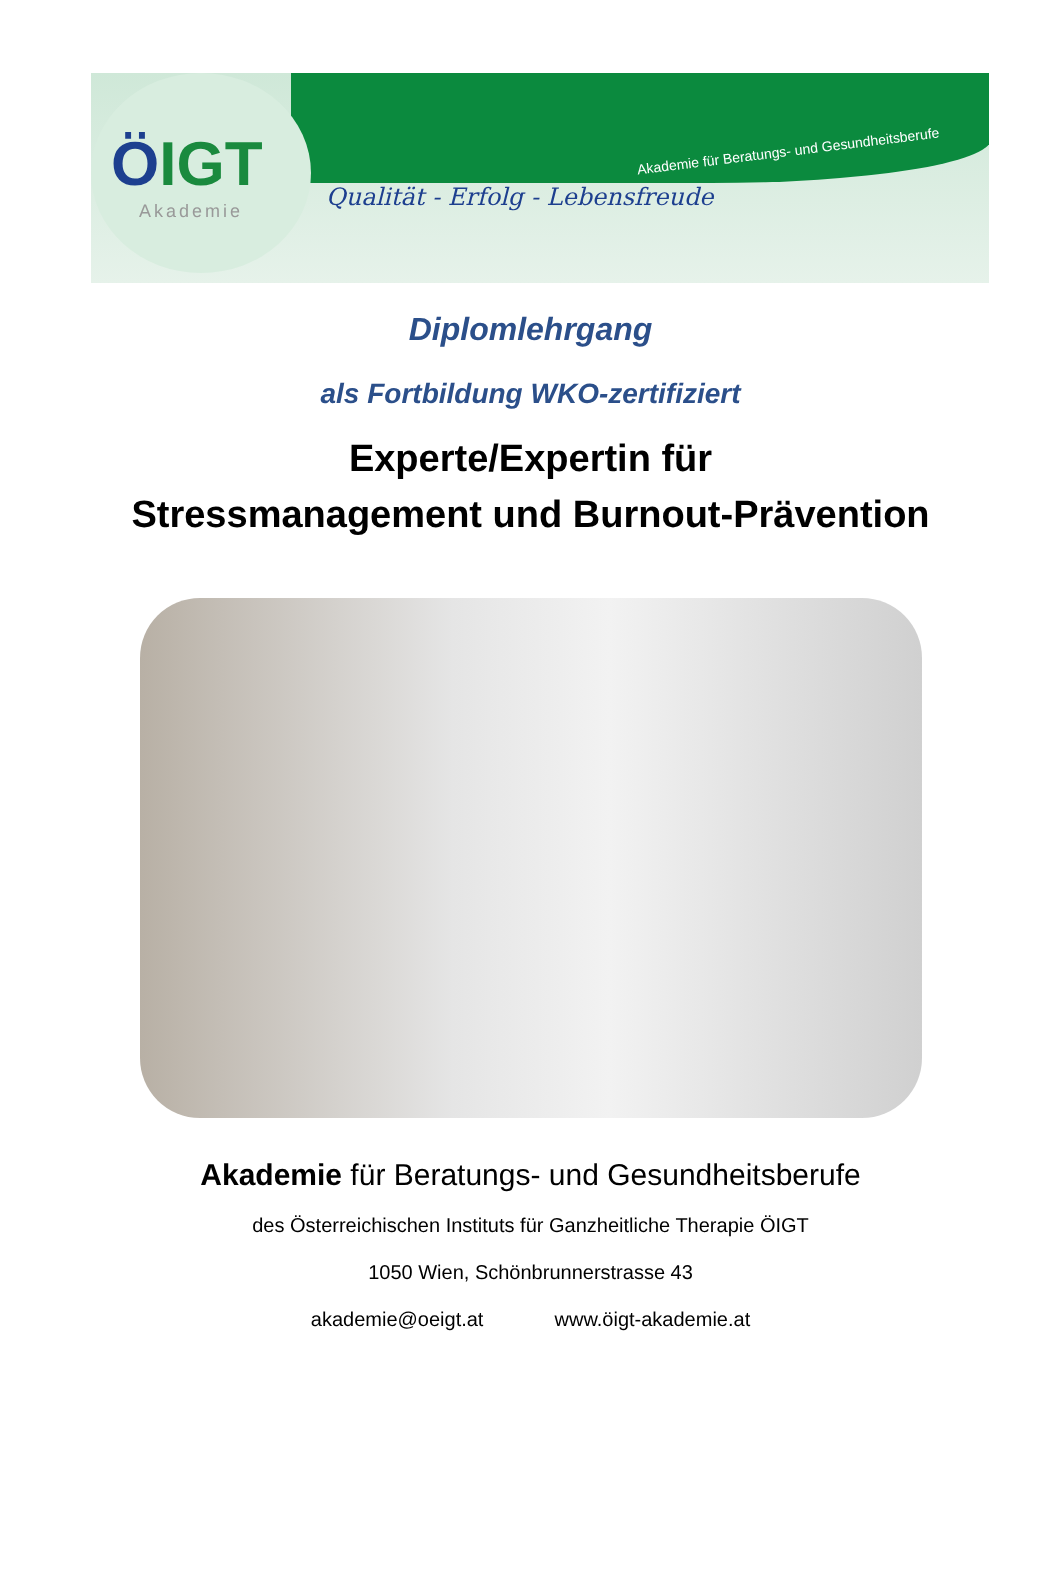ÖIGT
Akademie
Akademie für Beratungs- und Gesundheitsberufe
Qualität - Erfolg - Lebensfreude
Diplomlehrgang
als Fortbildung WKO-zertifiziert
Experte/Expertin für
Stressmanagement und Burnout-Prävention
Akademie für Beratungs- und Gesundheitsberufe
des Österreichischen Instituts für Ganzheitliche Therapie ÖIGT
1050 Wien, Schönbrunnerstrasse 43
akademie@oeigt.at www.öigt-akademie.at